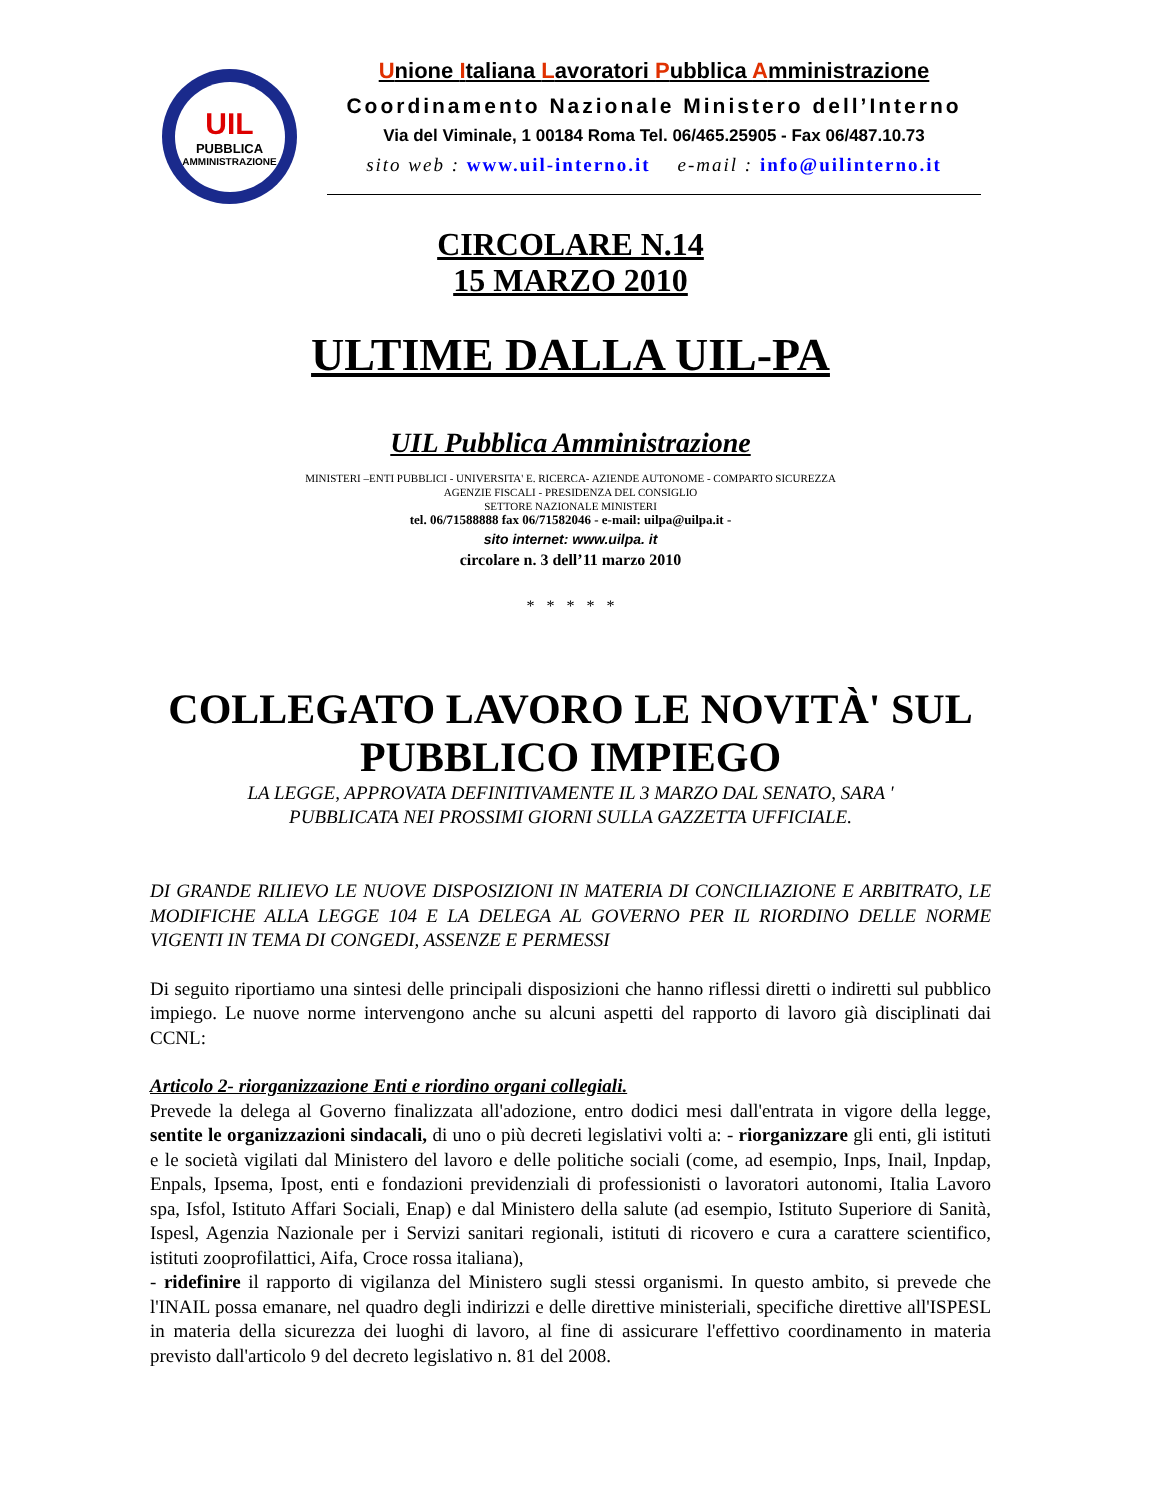UIL
PUBBLICA
AMMINISTRAZIONE
Unione Italiana Lavoratori Pubblica Amministrazione
Coordinamento Nazionale Ministero dell’Interno
Via del Viminale, 1 00184 Roma Tel. 06/465.25905 - Fax 06/487.10.73
sito web : www.uil-interno.it e-mail : info@uilinterno.it
CIRCOLARE N.14
15 MARZO 2010
ULTIME DALLA UIL-PA
UIL Pubblica Amministrazione
MINISTERI –ENTI PUBBLICI - UNIVERSITA' E. RICERCA- AZIENDE AUTONOME - COMPARTO SICUREZZA
AGENZIE FISCALI - PRESIDENZA DEL CONSIGLIO
SETTORE NAZIONALE MINISTERI
tel. 06/71588888 fax 06/71582046 - e-mail: uilpa@uilpa.it -
sito internet: www.uilpa. it
circolare n. 3 dell’11 marzo 2010
* * * * *
COLLEGATO LAVORO LE NOVITÀ' SUL PUBBLICO IMPIEGO
LA LEGGE, APPROVATA DEFINITIVAMENTE IL 3 MARZO DAL SENATO, SARA '
PUBBLICATA NEI PROSSIMI GIORNI SULLA GAZZETTA UFFICIALE.
DI GRANDE RILIEVO LE NUOVE DISPOSIZIONI IN MATERIA DI CONCILIAZIONE E ARBITRATO, LE MODIFICHE ALLA LEGGE 104 E LA DELEGA AL GOVERNO PER IL RIORDINO DELLE NORME VIGENTI IN TEMA DI CONGEDI, ASSENZE E PERMESSI
Di seguito riportiamo una sintesi delle principali disposizioni che hanno riflessi diretti o indiretti sul pubblico impiego. Le nuove norme intervengono anche su alcuni aspetti del rapporto di lavoro già disciplinati dai CCNL:
Articolo 2- riorganizzazione Enti e riordino organi collegiali.
Prevede la delega al Governo finalizzata all'adozione, entro dodici mesi dall'entrata in vigore della legge, sentite le organizzazioni sindacali, di uno o più decreti legislativi volti a: - riorganizzare gli enti, gli istituti e le società vigilati dal Ministero del lavoro e delle politiche sociali (come, ad esempio, Inps, Inail, Inpdap, Enpals, Ipsema, Ipost, enti e fondazioni previdenziali di professionisti o lavoratori autonomi, Italia Lavoro spa, Isfol, Istituto Affari Sociali, Enap) e dal Ministero della salute (ad esempio, Istituto Superiore di Sanità, Ispesl, Agenzia Nazionale per i Servizi sanitari regionali, istituti di ricovero e cura a carattere scientifico, istituti zooprofilattici, Aifa, Croce rossa italiana),
- ridefinire il rapporto di vigilanza del Ministero sugli stessi organismi. In questo ambito, si prevede che l'INAIL possa emanare, nel quadro degli indirizzi e delle direttive ministeriali, specifiche direttive all'ISPESL in materia della sicurezza dei luoghi di lavoro, al fine di assicurare l'effettivo coordinamento in materia previsto dall'articolo 9 del decreto legislativo n. 81 del 2008.